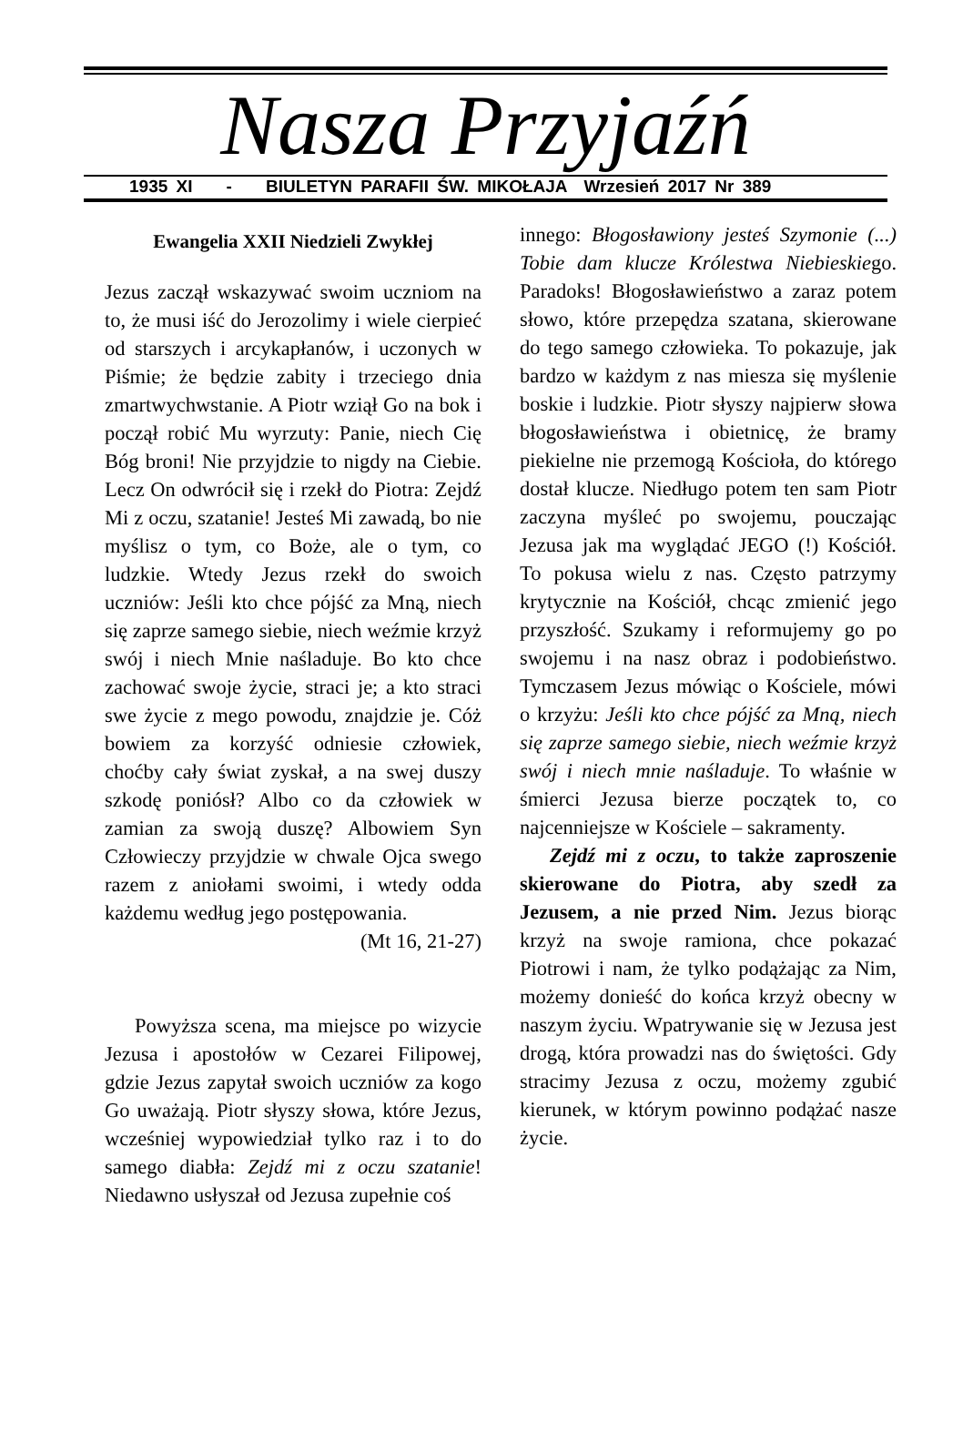Nasza Przyjaźń
1935 XI - BIULETYN PARAFII ŚW. MIKOŁAJA Wrzesień 2017 Nr 389
Ewangelia XXII Niedzieli Zwykłej
Jezus zaczął wskazywać swoim uczniom na to, że musi iść do Jerozolimy i wiele cierpieć od starszych i arcykapłanów, i uczonych w Piśmie; że będzie zabity i trzeciego dnia zmartwychwstanie. A Piotr wziął Go na bok i począł robić Mu wyrzuty: Panie, niech Cię Bóg broni! Nie przyjdzie to nigdy na Ciebie. Lecz On odwrócił się i rzekł do Piotra: Zejdź Mi z oczu, szatanie! Jesteś Mi zawadą, bo nie myślisz o tym, co Boże, ale o tym, co ludzkie. Wtedy Jezus rzekł do swoich uczniów: Jeśli kto chce pójść za Mną, niech się zaprze samego siebie, niech weźmie krzyż swój i niech Mnie naśladuje. Bo kto chce zachować swoje życie, straci je; a kto straci swe życie z mego powodu, znajdzie je. Cóż bowiem za korzyść odniesie człowiek, choćby cały świat zyskał, a na swej duszy szkodę poniósł? Albo co da człowiek w zamian za swoją duszę? Albowiem Syn Człowieczy przyjdzie w chwale Ojca swego razem z aniołami swoimi, i wtedy odda każdemu według jego postępowania.
(Mt 16, 21-27)
Powyższa scena, ma miejsce po wizycie Jezusa i apostołów w Cezarei Filipowej, gdzie Jezus zapytał swoich uczniów za kogo Go uważają. Piotr słyszy słowa, które Jezus, wcześniej wypowiedział tylko raz i to do samego diabła: Zejdź mi z oczu szatanie! Niedawno usłyszał od Jezusa zupełnie coś
innego: Błogosławiony jesteś Szymonie (...) Tobie dam klucze Królestwa Niebieskiego. Paradoks! Błogosławieństwo a zaraz potem słowo, które przepędza szatana, skierowane do tego samego człowieka. To pokazuje, jak bardzo w każdym z nas miesza się myślenie boskie i ludzkie. Piotr słyszy najpierw słowa błogosławieństwa i obietnicę, że bramy piekielne nie przemogą Kościoła, do którego dostał klucze. Niedługo potem ten sam Piotr zaczyna myśleć po swojemu, pouczając Jezusa jak ma wyglądać JEGO (!) Kościół. To pokusa wielu z nas. Często patrzymy krytycznie na Kościół, chcąc zmienić jego przyszłość. Szukamy i reformujemy go po swojemu i na nasz obraz i podobieństwo. Tymczasem Jezus mówiąc o Kościele, mówi o krzyżu: Jeśli kto chce pójść za Mną, niech się zaprze samego siebie, niech weźmie krzyż swój i niech mnie naśladuje. To właśnie w śmierci Jezusa bierze początek to, co najcenniejsze w Kościele – sakramenty.
Zejdź mi z oczu, to także zaproszenie skierowane do Piotra, aby szedł za Jezusem, a nie przed Nim. Jezus biorąc krzyż na swoje ramiona, chce pokazać Piotrowi i nam, że tylko podążając za Nim, możemy donieść do końca krzyż obecny w naszym życiu. Wpatrywanie się w Jezusa jest drogą, która prowadzi nas do świętości. Gdy stracimy Jezusa z oczu, możemy zgubić kierunek, w którym powinno podążać nasze życie.